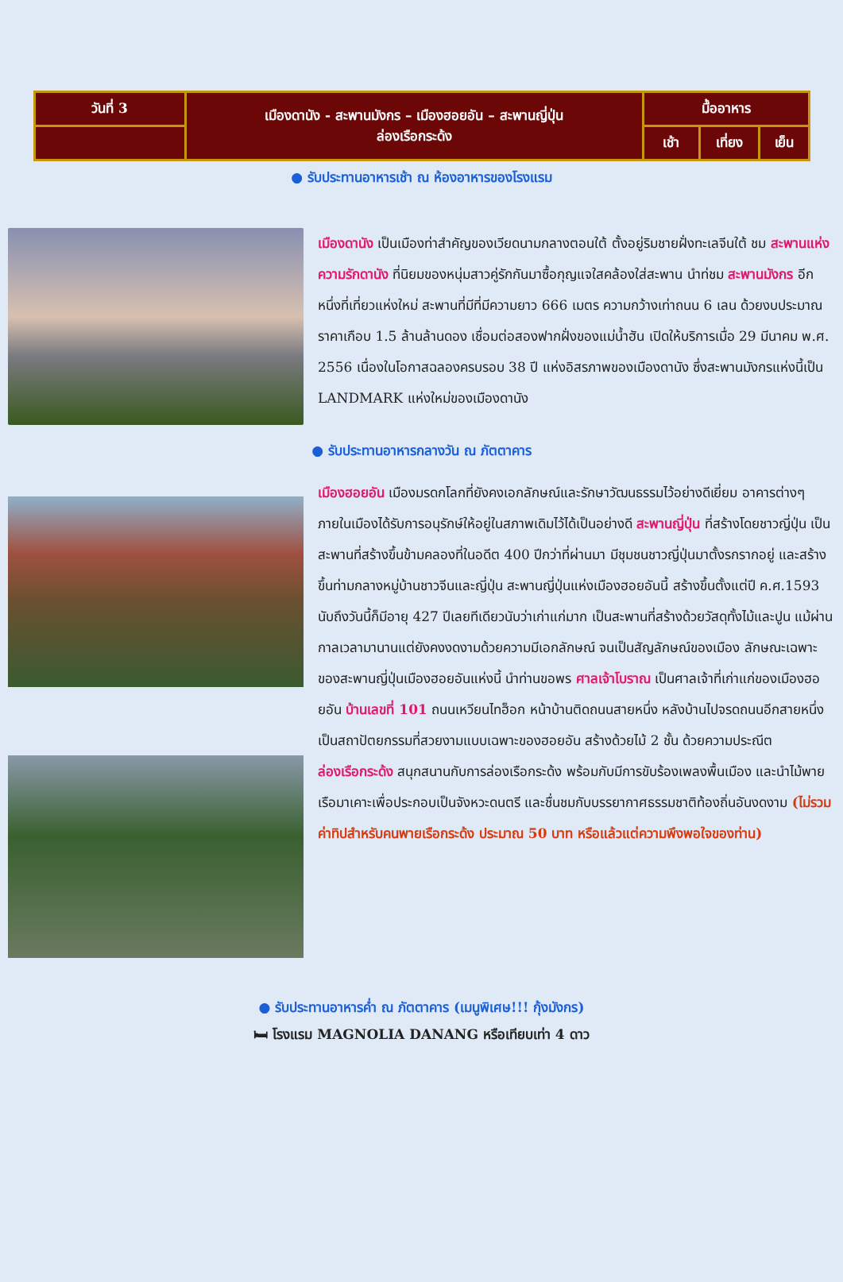| วันที่ 3 | เมืองดานัง - สะพานมังกร – เมืองฮอยอัน – สะพานญี่ปุ่น ล่องเรือกระด้ง | มื้ออาหาร | | |
| | | เช้า | เที่ยง | เย็น |
● รับประทานอาหารเช้า ณ ห้องอาหารของโรงแรม
เมืองดานัง เป็นเมืองท่าสำคัญของเวียดนามกลางตอนใต้ ตั้งอยู่ริมชายฝั่งทะเลจีนใต้ ชม สะพานแห่งความรักดานัง ที่นิยมของหนุ่มสาวคู่รักกันมาซื้อกุญแจใสคล้องใส่สะพาน นำท่ชม สะพานมังกร อีกหนึ่งที่เที่ยวแห่งใหม่ สะพานที่มีที่มีความยาว 666 เมตร ความกว้างเท่าถนน 6 เลน ด้วยงบประมาณราคาเกือบ 1.5 ล้านล้านดอง เชื่อมต่อสองฟากฝั่งของแม่น้ำฮัน เปิดให้บริการเมื่อ 29 มีนาคม พ.ศ. 2556 เนื่องในโอกาสฉลองครบรอบ 38 ปี แห่งอิสรภาพของเมืองดานัง ซึ่งสะพานมังกรแห่งนี้เป็น LANDMARK แห่งใหม่ของเมืองดานัง
● รับประทานอาหารกลางวัน ณ ภัตตาคาร
เมืองฮอยอัน เมืองมรดกโลกที่ยังคงเอกลักษณ์และรักษาวัฒนธรรมไว้อย่างดีเยี่ยม อาคารต่างๆภายในเมืองได้รับการอนุรักษ์ให้อยู่ในสภาพเดิมไว้ได้เป็นอย่างดี สะพานญี่ปุ่น ที่สร้างโดยชาวญี่ปุ่น เป็นสะพานที่สร้างขึ้นข้ามคลองที่ในอดีต 400 ปีกว่าที่ผ่านมา มีชุมชนชาวญี่ปุ่นมาตั้งรกรากอยู่ และสร้างขึ้นท่ามกลางหมู่บ้านชาวจีนและญี่ปุ่น สะพานญี่ปุ่นแห่งเมืองฮอยอันนี้ สร้างขึ้นตั้งแต่ปี ค.ศ.1593 นับถึงวันนี้ก็มีอายุ 427 ปีเลยทีเดียวนับว่าเก่าแก่มาก เป็นสะพานที่สร้างด้วยวัสดุทั้งไม้และปูน แม้ผ่านกาลเวลามานานแต่ยังคงงดงามด้วยความมีเอกลักษณ์ จนเป็นสัญลักษณ์ของเมือง ลักษณะเฉพาะของสะพานญี่ปุ่นเมืองฮอยอันแห่งนี้ นำท่านขอพร ศาลเจ้าโบราณ เป็นศาลเจ้าที่เก่าแก่ของเมืองฮอยอัน บ้านเลขที่ 101 ถนนเหวียนไทฮ็อก หน้าบ้านติดถนนสายหนึ่ง หลังบ้านไปจรดถนนอีกสายหนึ่ง เป็นสถาปัตยกรรมที่สวยงามแบบเฉพาะของฮอยอัน สร้างด้วยไม้ 2 ชั้น ด้วยความประณีต
ล่องเรือกระด้ง สนุกสนานกับการล่องเรือกระด้ง พร้อมกับมีการขับร้องเพลงพื้นเมือง และนำไม้พายเรือมาเคาะเพื่อประกอบเป็นจังหวะดนตรี และชื่นชมกับบรรยากาศธรรมชาติท้องถิ่นอันงดงาม (ไม่รวมค่าทิปสำหรับคนพายเรือกระด้ง ประมาณ 50 บาท หรือแล้วแต่ความพึงพอใจของท่าน)
● รับประทานอาหารค่ำ ณ ภัตตาคาร (เมนูพิเศษ!!! กุ้งมังกร)
🛏 โรงแรม MAGNOLIA DANANG หรือเทียบเท่า 4 ดาว